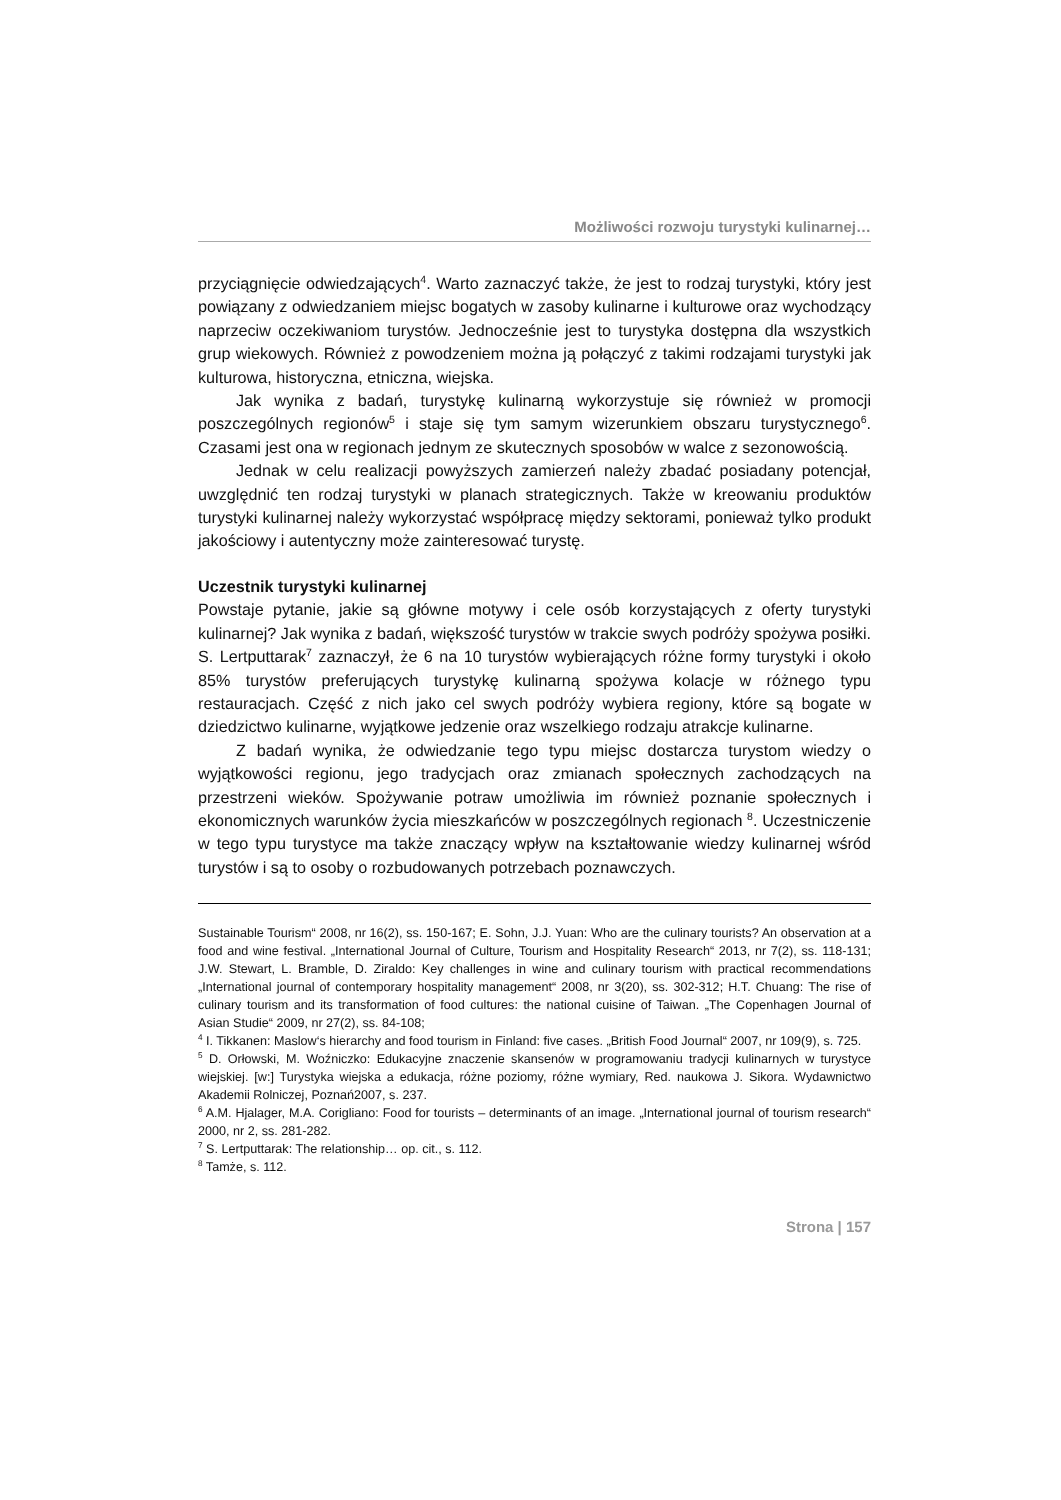Możliwości rozwoju turystyki kulinarnej…
przyciągnięcie odwiedzających<sup>4</sup>. Warto zaznaczyć także, że jest to rodzaj turystyki, który jest powiązany z odwiedzaniem miejsc bogatych w zasoby kulinarne i kulturowe oraz wychodzący naprzeciw oczekiwaniom turystów. Jednocześnie jest to turystyka dostępna dla wszystkich grup wiekowych. Również z powodzeniem można ją połączyć z takimi rodzajami turystyki jak kulturowa, historyczna, etniczna, wiejska.
Jak wynika z badań, turystykę kulinarną wykorzystuje się również w promocji poszczególnych regionów<sup>5</sup> i staje się tym samym wizerunkiem obszaru turystycznego<sup>6</sup>. Czasami jest ona w regionach jednym ze skutecznych sposobów w walce z sezonowością.
Jednak w celu realizacji powyższych zamierzeń należy zbadać posiadany potencjał, uwzględnić ten rodzaj turystyki w planach strategicznych. Także w kreowaniu produktów turystyki kulinarnej należy wykorzystać współpracę między sektorami, ponieważ tylko produkt jakościowy i autentyczny może zainteresować turystę.
Uczestnik turystyki kulinarnej
Powstaje pytanie, jakie są główne motywy i cele osób korzystających z oferty turystyki kulinarnej? Jak wynika z badań, większość turystów w trakcie swych podróży spożywa posiłki. S. Lertputtarak<sup>7</sup> zaznaczył, że 6 na 10 turystów wybierających różne formy turystyki i około 85% turystów preferujących turystykę kulinarną spożywa kolacje w różnego typu restauracjach. Część z nich jako cel swych podróży wybiera regiony, które są bogate w dziedzictwo kulinarne, wyjątkowe jedzenie oraz wszelkiego rodzaju atrakcje kulinarne.
Z badań wynika, że odwiedzanie tego typu miejsc dostarcza turystom wiedzy o wyjątkowości regionu, jego tradycjach oraz zmianach społecznych zachodzących na przestrzeni wieków. Spożywanie potraw umożliwia im również poznanie społecznych i ekonomicznych warunków życia mieszkańców w poszczególnych regionach <sup>8</sup>. Uczestniczenie w tego typu turystyce ma także znaczący wpływ na kształtowanie wiedzy kulinarnej wśród turystów i są to osoby o rozbudowanych potrzebach poznawczych.
Sustainable Tourism“ 2008, nr 16(2), ss. 150-167; E. Sohn, J.J. Yuan: Who are the culinary tourists? An observation at a food and wine festival. „International Journal of Culture, Tourism and Hospitality Research“ 2013, nr 7(2), ss. 118-131; J.W. Stewart, L. Bramble, D. Ziraldo: Key challenges in wine and culinary tourism with practical recommendations „International journal of contemporary hospitality management“ 2008, nr 3(20), ss. 302-312; H.T. Chuang: The rise of culinary tourism and its transformation of food cultures: the national cuisine of Taiwan. „The Copenhagen Journal of Asian Studie“ 2009, nr 27(2), ss. 84-108;
<sup>4</sup> I. Tikkanen: Maslow‘s hierarchy and food tourism in Finland: five cases. „British Food Journal“ 2007, nr 109(9), s. 725.
<sup>5</sup> D. Orłowski, M. Woźniczko: Edukacyjne znaczenie skansenów w programowaniu tradycji kulinarnych w turystyce wiejskiej. [w:] Turystyka wiejska a edukacja, różne poziomy, różne wymiary, Red. naukowa J. Sikora. Wydawnictwo Akademii Rolniczej, Poznań2007, s. 237.
<sup>6</sup> A.M. Hjalager, M.A. Corigliano: Food for tourists – determinants of an image. „International journal of tourism research“ 2000, nr 2, ss. 281-282.
<sup>7</sup> S. Lertputtarak: The relationship… op. cit., s. 112.
<sup>8</sup> Tamże, s. 112.
Strona | 157